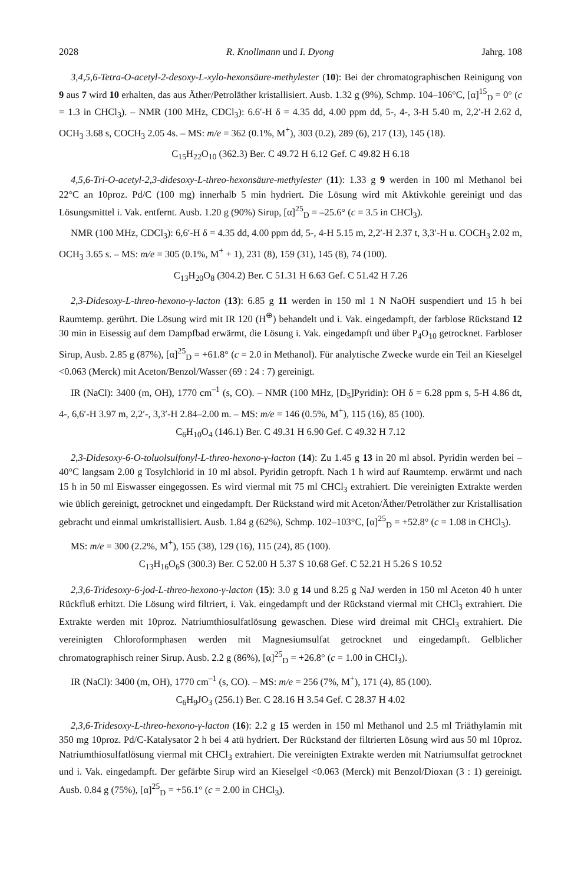2028 R. Knollmann und I. Dyong Jahrg. 108
3,4,5,6-Tetra-O-acetyl-2-desoxy-L-xylo-hexonsäure-methylester (10): Bei der chromatographischen Reinigung von 9 aus 7 wird 10 erhalten, das aus Äther/Petroläther kristallisiert. Ausb. 1.32 g (9%), Schmp. 104–106°C, [α]<sup>15</sup><sub>D</sub> = 0° (c = 1.3 in CHCl<sub>3</sub>). – NMR (100 MHz, CDCl<sub>3</sub>): 6.6′-H δ = 4.35 dd, 4.00 ppm dd, 5-, 4-, 3-H 5.40 m, 2,2′-H 2.62 d, OCH<sub>3</sub> 3.68 s, COCH<sub>3</sub> 2.05 4s. – MS: m/e = 362 (0.1%, M<sup>+</sup>), 303 (0.2), 289 (6), 217 (13), 145 (18).
C<sub>15</sub>H<sub>22</sub>O<sub>10</sub> (362.3) Ber. C 49.72 H 6.12 Gef. C 49.82 H 6.18
4,5,6-Tri-O-acetyl-2,3-didesoxy-L-threo-hexonsäure-methylester (11): 1.33 g 9 werden in 100 ml Methanol bei 22°C an 10proz. Pd/C (100 mg) innerhalb 5 min hydriert. Die Lösung wird mit Aktivkohle gereinigt und das Lösungsmittel i. Vak. entfernt. Ausb. 1.20 g (90%) Sirup, [α]<sup>25</sup><sub>D</sub> = –25.6° (c = 3.5 in CHCl<sub>3</sub>).
NMR (100 MHz, CDCl<sub>3</sub>): 6,6′-H δ = 4.35 dd, 4.00 ppm dd, 5-, 4-H 5.15 m, 2,2′-H 2.37 t, 3,3′-H u. COCH<sub>3</sub> 2.02 m, OCH<sub>3</sub> 3.65 s. – MS: m/e = 305 (0.1%, M<sup>+</sup> + 1), 231 (8), 159 (31), 145 (8), 74 (100).
C<sub>13</sub>H<sub>20</sub>O<sub>8</sub> (304.2) Ber. C 51.31 H 6.63 Gef. C 51.42 H 7.26
2,3-Didesoxy-L-threo-hexono-γ-lacton (13): 6.85 g 11 werden in 150 ml 1 N NaOH suspendiert und 15 h bei Raumtemp. gerührt. Die Lösung wird mit IR 120 (H<sup>⊕</sup>) behandelt und i. Vak. eingedampft, der farblose Rückstand 12 30 min in Eisessig auf dem Dampfbad erwärmt, die Lösung i. Vak. eingedampft und über P<sub>4</sub>O<sub>10</sub> getrocknet. Farbloser Sirup, Ausb. 2.85 g (87%), [α]<sup>25</sup><sub>D</sub> = +61.8° (c = 2.0 in Methanol). Für analytische Zwecke wurde ein Teil an Kieselgel <0.063 (Merck) mit Aceton/Benzol/Wasser (69 : 24 : 7) gereinigt.
IR (NaCl): 3400 (m, OH), 1770 cm<sup>–1</sup> (s, CO). – NMR (100 MHz, [D<sub>5</sub>]Pyridin): OH δ = 6.28 ppm s, 5-H 4.86 dt, 4-, 6,6′-H 3.97 m, 2,2′-, 3,3′-H 2.84–2.00 m. – MS: m/e = 146 (0.5%, M<sup>+</sup>), 115 (16), 85 (100).
C<sub>6</sub>H<sub>10</sub>O<sub>4</sub> (146.1) Ber. C 49.31 H 6.90 Gef. C 49.32 H 7.12
2,3-Didesoxy-6-O-toluolsulfonyl-L-threo-hexono-γ-lacton (14): Zu 1.45 g 13 in 20 ml absol. Pyridin werden bei –40°C langsam 2.00 g Tosylchlorid in 10 ml absol. Pyridin getropft. Nach 1 h wird auf Raumtemp. erwärmt und nach 15 h in 50 ml Eiswasser eingegossen. Es wird viermal mit 75 ml CHCl<sub>3</sub> extrahiert. Die vereinigten Extrakte werden wie üblich gereinigt, getrocknet und eingedampft. Der Rückstand wird mit Aceton/Äther/Petroläther zur Kristallisation gebracht und einmal umkristallisiert. Ausb. 1.84 g (62%), Schmp. 102–103°C, [α]<sup>25</sup><sub>D</sub> = +52.8° (c = 1.08 in CHCl<sub>3</sub>).
MS: m/e = 300 (2.2%, M<sup>+</sup>), 155 (38), 129 (16), 115 (24), 85 (100).
C<sub>13</sub>H<sub>16</sub>O<sub>6</sub>S (300.3) Ber. C 52.00 H 5.37 S 10.68 Gef. C 52.21 H 5.26 S 10.52
2,3,6-Tridesoxy-6-jod-L-threo-hexono-γ-lacton (15): 3.0 g 14 und 8.25 g NaJ werden in 150 ml Aceton 40 h unter Rückfluß erhitzt. Die Lösung wird filtriert, i. Vak. eingedampft und der Rückstand viermal mit CHCl<sub>3</sub> extrahiert. Die Extrakte werden mit 10proz. Natriumthiosulfatlösung gewaschen. Diese wird dreimal mit CHCl<sub>3</sub> extrahiert. Die vereinigten Chloroformphasen werden mit Magnesiumsulfat getrocknet und eingedampft. Gelblicher chromatographisch reiner Sirup. Ausb. 2.2 g (86%), [α]<sup>25</sup><sub>D</sub> = +26.8° (c = 1.00 in CHCl<sub>3</sub>).
IR (NaCl): 3400 (m, OH), 1770 cm<sup>–1</sup> (s, CO). – MS: m/e = 256 (7%, M<sup>+</sup>), 171 (4), 85 (100).
C<sub>6</sub>H<sub>9</sub>JO<sub>3</sub> (256.1) Ber. C 28.16 H 3.54 Gef. C 28.37 H 4.02
2,3,6-Tridesoxy-L-threo-hexono-γ-lacton (16): 2.2 g 15 werden in 150 ml Methanol und 2.5 ml Triäthylamin mit 350 mg 10proz. Pd/C-Katalysator 2 h bei 4 atü hydriert. Der Rückstand der filtrierten Lösung wird aus 50 ml 10proz. Natriumthiosulfatlösung viermal mit CHCl<sub>3</sub> extrahiert. Die vereinigten Extrakte werden mit Natriumsulfat getrocknet und i. Vak. eingedampft. Der gefärbte Sirup wird an Kieselgel <0.063 (Merck) mit Benzol/Dioxan (3 : 1) gereinigt. Ausb. 0.84 g (75%), [α]<sup>25</sup><sub>D</sub> = +56.1° (c = 2.00 in CHCl<sub>3</sub>).